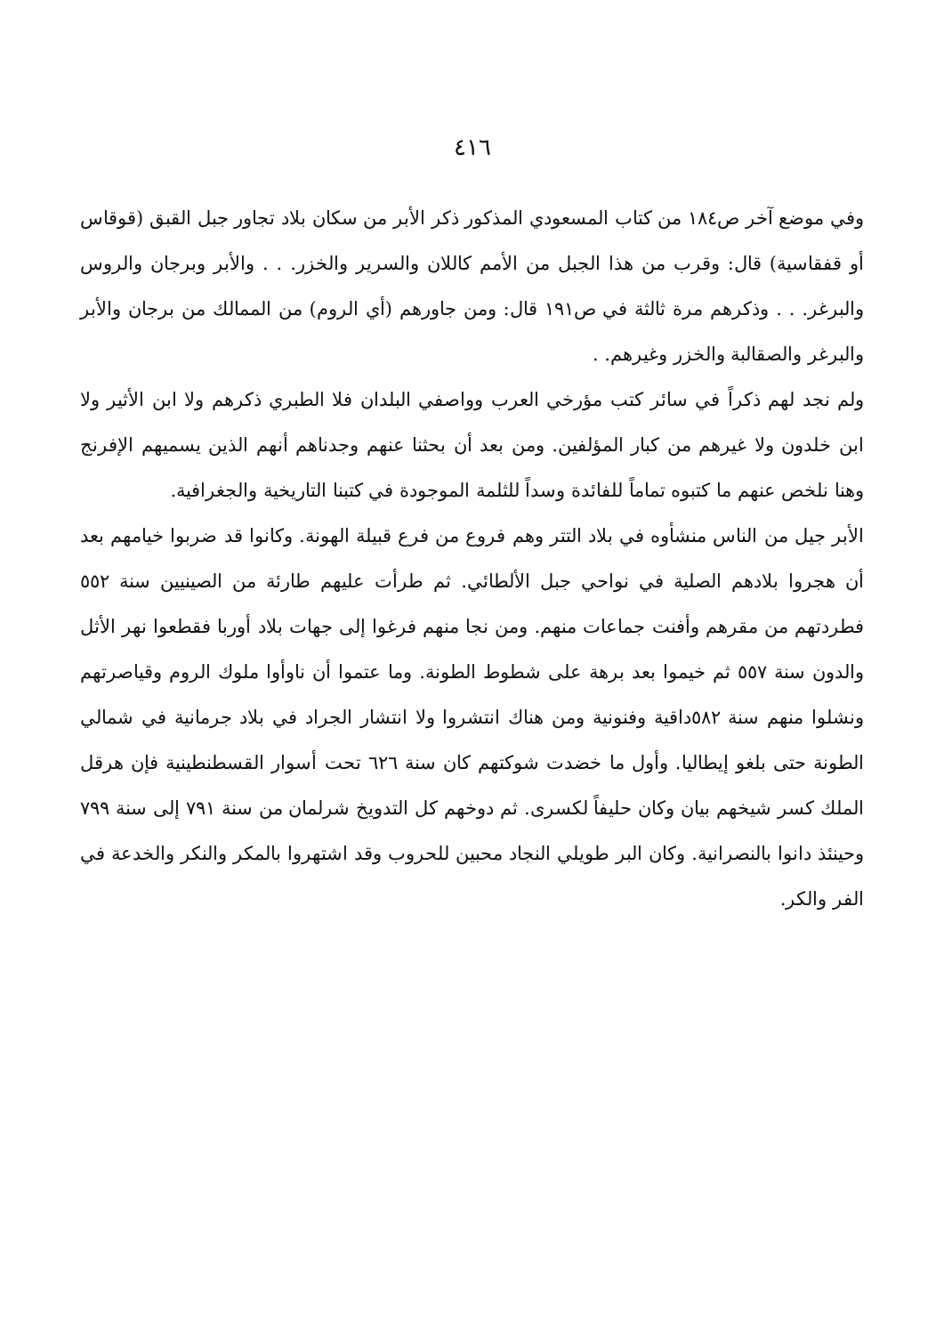٤١٦
وفي موضع آخر ص١٨٤ من كتاب المسعودي المذكور ذكر الأبر من سكان بلاد تجاور جبل القبق (قوقاس أو قفقاسية) قال: وقرب من هذا الجبل من الأمم كاللان والسرير والخزر. . . والأبر وبرجان والروس والبرغر. . . وذكرهم مرة ثالثة في ص١٩١ قال: ومن جاورهم (أي الروم) من الممالك من برجان والأبر والبرغر والصقالبة والخزر وغيرهم. .
ولم نجد لهم ذكراً في سائر كتب مؤرخي العرب وواصفي البلدان فلا الطبري ذكرهم ولا ابن الأثير ولا ابن خلدون ولا غيرهم من كبار المؤلفين. ومن بعد أن بحثنا عنهم وجدناهم أنهم الذين يسميهم الإفرنج وهنا نلخص عنهم ما كتبوه تماماً للفائدة وسداً للثلمة الموجودة في كتبنا التاريخية والجغرافية.
الأبر جيل من الناس منشأوه في بلاد التتر وهم فروع من فرع قبيلة الهونة. وكانوا قد ضربوا خيامهم بعد أن هجروا بلادهم الصلية في نواحي جبل الألطائي. ثم طرأت عليهم طارئة من الصينيين سنة ٥٥٢ فطردتهم من مقرهم وأفنت جماعات منهم. ومن نجا منهم فرغوا إلى جهات بلاد أوربا فقطعوا نهر الأثل والدون سنة ٥٥٧ ثم خيموا بعد برهة على شطوط الطونة. وما عتموا أن ناوأوا ملوك الروم وقياصرتهم ونشلوا منهم سنة ٥٨٢داقية وفنونية ومن هناك انتشروا ولا انتشار الجراد في بلاد جرمانية في شمالي الطونة حتى بلغو إيطاليا. وأول ما خضدت شوكتهم كان سنة ٦٢٦ تحت أسوار القسطنطينية فإن هرقل الملك كسر شيخهم بيان وكان حليفاً لكسرى. ثم دوخهم كل التدويخ شرلمان من سنة ٧٩١ إلى سنة ٧٩٩ وحينئذ دانوا بالنصرانية. وكان البر طويلي النجاد محبين للحروب وقد اشتهروا بالمكر والنكر والخدعة في الفر والكر.